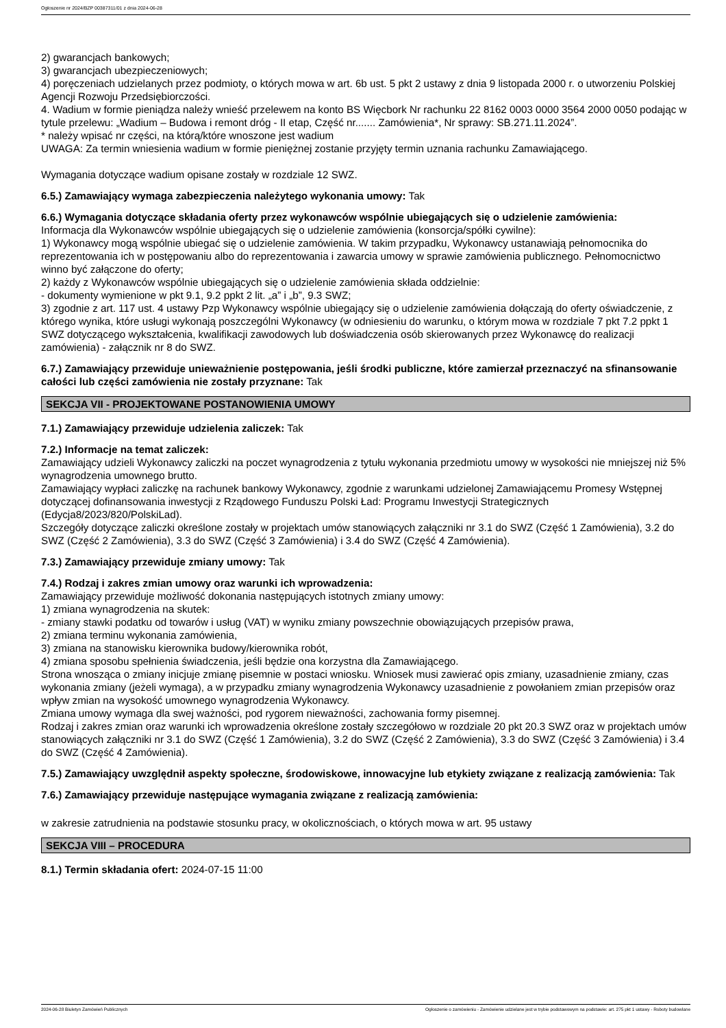Ogłoszenie nr 2024/BZP 00387311/01 z dnia 2024-06-28
2) gwarancjach bankowych;
3) gwarancjach ubezpieczeniowych;
4) poręczeniach udzielanych przez podmioty, o których mowa w art. 6b ust. 5 pkt 2 ustawy z dnia 9 listopada 2000 r. o utworzeniu Polskiej Agencji Rozwoju Przedsiębiorczości.
4. Wadium w formie pieniądza należy wnieść przelewem na konto BS Więcbork Nr rachunku 22 8162 0003 0000 3564 2000 0050 podając w tytule przelewu: „Wadium – Budowa i remont dróg - II etap, Część nr....... Zamówienia*, Nr sprawy: SB.271.11.2024”.
* należy wpisać nr części, na którą/które wnoszone jest wadium
UWAGA: Za termin wniesienia wadium w formie pieniężnej zostanie przyjęty termin uznania rachunku Zamawiającego.
Wymagania dotyczące wadium opisane zostały w rozdziale 12 SWZ.
6.5.) Zamawiający wymaga zabezpieczenia należytego wykonania umowy: Tak
6.6.) Wymagania dotyczące składania oferty przez wykonawców wspólnie ubiegających się o udzielenie zamówienia:
Informacja dla Wykonawców wspólnie ubiegających się o udzielenie zamówienia (konsorcja/spółki cywilne):
1) Wykonawcy mogą wspólnie ubiegać się o udzielenie zamówienia. W takim przypadku, Wykonawcy ustanawiają pełnomocnika do reprezentowania ich w postępowaniu albo do reprezentowania i zawarcia umowy w sprawie zamówienia publicznego. Pełnomocnictwo winno być załączone do oferty;
2) każdy z Wykonawców wspólnie ubiegających się o udzielenie zamówienia składa oddzielnie:
- dokumenty wymienione w pkt 9.1, 9.2 ppkt 2 lit. „a” i „b”, 9.3 SWZ;
3) zgodnie z art. 117 ust. 4 ustawy Pzp Wykonawcy wspólnie ubiegający się o udzielenie zamówienia dołączają do oferty oświadczenie, z którego wynika, które usługi wykonają poszczególni Wykonawcy (w odniesieniu do warunku, o którym mowa w rozdziale 7 pkt 7.2 ppkt 1 SWZ dotyczącego wykształcenia, kwalifikacji zawodowych lub doświadczenia osób skierowanych przez Wykonawcę do realizacji zamówienia) - załącznik nr 8 do SWZ.
6.7.) Zamawiający przewiduje unieważnienie postępowania, jeśli środki publiczne, które zamierzał przeznaczyć na sfinansowanie całości lub części zamówienia nie zostały przyznane: Tak
SEKCJA VII - PROJEKTOWANE POSTANOWIENIA UMOWY
7.1.) Zamawiający przewiduje udzielenia zaliczek: Tak
7.2.) Informacje na temat zaliczek:
Zamawiający udzieli Wykonawcy zaliczki na poczet wynagrodzenia z tytułu wykonania przedmiotu umowy w wysokości nie mniejszej niż 5% wynagrodzenia umownego brutto.
Zamawiający wypłaci zaliczkę na rachunek bankowy Wykonawcy, zgodnie z warunkami udzielonej Zamawiającemu Promesy Wstępnej dotyczącej dofinansowania inwestycji z Rządowego Funduszu Polski Ład: Programu Inwestycji Strategicznych (Edycja8/2023/820/PolskiLad).
Szczegóły dotyczące zaliczki określone zostały w projektach umów stanowiących załączniki nr 3.1 do SWZ (Część 1 Zamówienia), 3.2 do SWZ (Część 2 Zamówienia), 3.3 do SWZ (Część 3 Zamówienia) i 3.4 do SWZ (Część 4 Zamówienia).
7.3.) Zamawiający przewiduje zmiany umowy: Tak
7.4.) Rodzaj i zakres zmian umowy oraz warunki ich wprowadzenia:
Zamawiający przewiduje możliwość dokonania następujących istotnych zmiany umowy:
1) zmiana wynagrodzenia na skutek:
- zmiany stawki podatku od towarów i usług (VAT) w wyniku zmiany powszechnie obowiązujących przepisów prawa,
2) zmiana terminu wykonania zamówienia,
3) zmiana na stanowisku kierownika budowy/kierownika robót,
4) zmiana sposobu spełnienia świadczenia, jeśli będzie ona korzystna dla Zamawiającego.
Strona wnosząca o zmiany inicjuje zmianę pisemnie w postaci wniosku. Wniosek musi zawierać opis zmiany, uzasadnienie zmiany, czas wykonania zmiany (jeżeli wymaga), a w przypadku zmiany wynagrodzenia Wykonawcy uzasadnienie z powołaniem zmian przepisów oraz wpływ zmian na wysokość umownego wynagrodzenia Wykonawcy.
Zmiana umowy wymaga dla swej ważności, pod rygorem nieważności, zachowania formy pisemnej.
Rodzaj i zakres zmian oraz warunki ich wprowadzenia określone zostały szczegółowo w rozdziale 20 pkt 20.3 SWZ oraz w projektach umów stanowiących załączniki nr 3.1 do SWZ (Część 1 Zamówienia), 3.2 do SWZ (Część 2 Zamówienia), 3.3 do SWZ (Część 3 Zamówienia) i 3.4 do SWZ (Część 4 Zamówienia).
7.5.) Zamawiający uwzględnił aspekty społeczne, środowiskowe, innowacyjne lub etykiety związane z realizacją zamówienia: Tak
7.6.) Zamawiający przewiduje następujące wymagania związane z realizacją zamówienia:
w zakresie zatrudnienia na podstawie stosunku pracy, w okolicznościach, o których mowa w art. 95 ustawy
SEKCJA VIII – PROCEDURA
8.1.) Termin składania ofert: 2024-07-15 11:00
2024-06-28 Biuletyn Zamówień Publicznych Ogłoszenie o zamówieniu - Zamówienie udzielane jest w trybie podstawowym na podstawie: art. 275 pkt 1 ustawy - Roboty budowlane